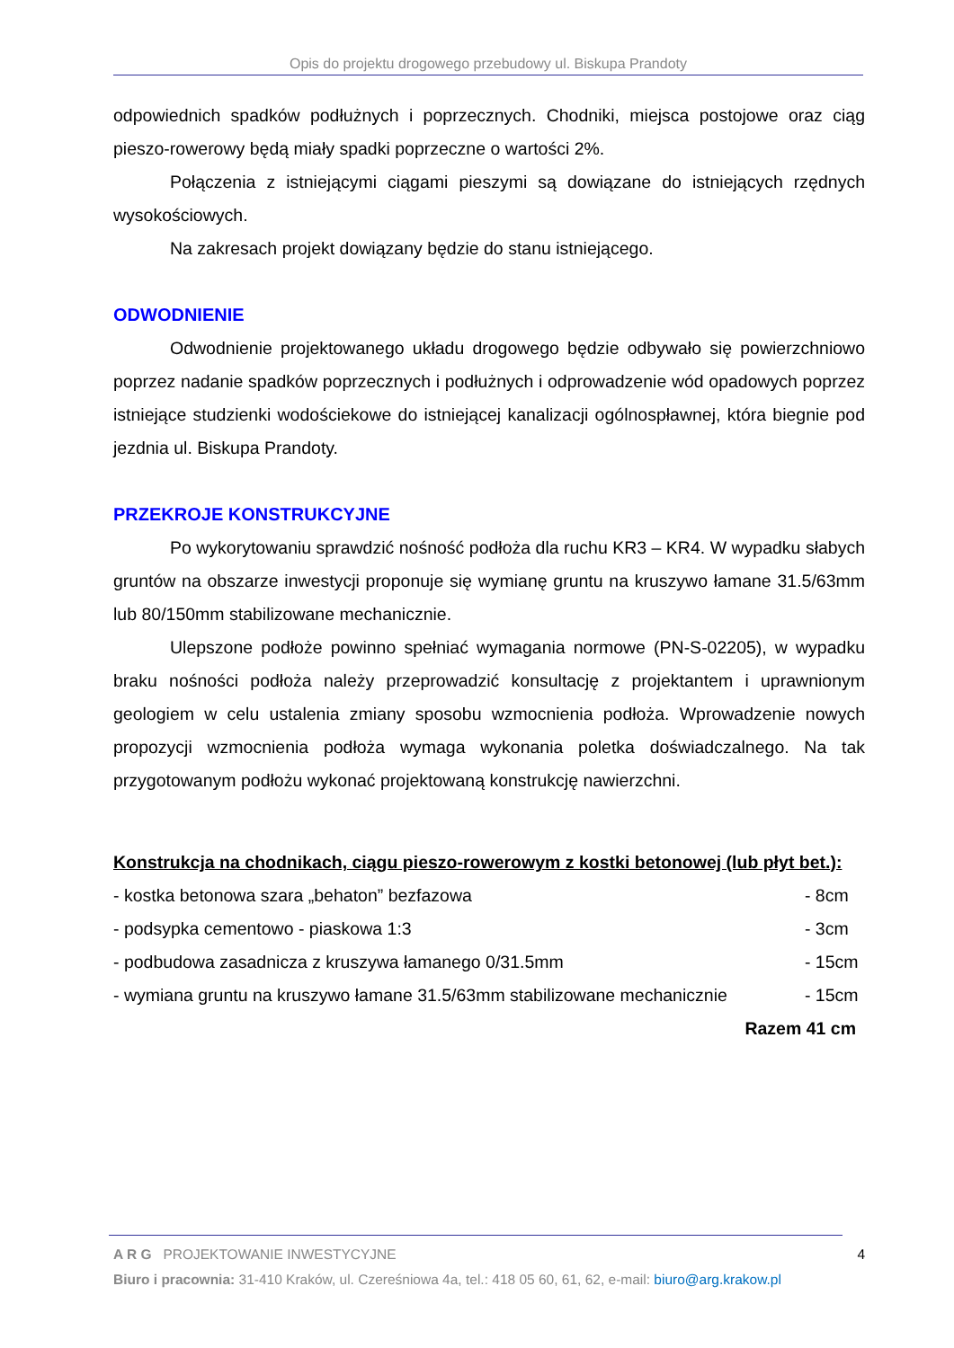Opis do projektu drogowego przebudowy ul. Biskupa Prandoty
odpowiednich spadków podłużnych i poprzecznych. Chodniki, miejsca postojowe oraz ciąg pieszo-rowerowy będą miały spadki poprzeczne o wartości 2%.
Połączenia z istniejącymi ciągami pieszymi są dowiązane do istniejących rzędnych wysokościowych.
Na zakresach projekt dowiązany będzie do stanu istniejącego.
ODWODNIENIE
Odwodnienie projektowanego układu drogowego będzie odbywało się powierzchniowo poprzez nadanie spadków poprzecznych i podłużnych i odprowadzenie wód opadowych poprzez istniejące studzienki wodościekowe do istniejącej kanalizacji ogólnospławnej, która biegnie pod jezdnia ul. Biskupa Prandoty.
PRZEKROJE KONSTRUKCYJNE
Po wykorytowaniu sprawdzić nośność podłoża dla ruchu KR3 – KR4. W wypadku słabych gruntów na obszarze inwestycji proponuje się wymianę gruntu na kruszywo łamane 31.5/63mm lub 80/150mm stabilizowane mechanicznie.
Ulepszone podłoże powinno spełniać wymagania normowe (PN-S-02205), w wypadku braku nośności podłoża należy przeprowadzić konsultację z projektantem i uprawnionym geologiem w celu ustalenia zmiany sposobu wzmocnienia podłoża. Wprowadzenie nowych propozycji wzmocnienia podłoża wymaga wykonania poletka doświadczalnego. Na tak przygotowanym podłożu wykonać projektowaną konstrukcję nawierzchni.
Konstrukcja na chodnikach, ciągu pieszo-rowerowym z kostki betonowej (lub płyt bet.):
| - kostka betonowa szara „behaton” bezfazowa | - 8cm |
| - podsypka cementowo - piaskowa 1:3 | - 3cm |
| - podbudowa zasadnicza z kruszywa łamanego 0/31.5mm | - 15cm |
| - wymiana gruntu na kruszywo łamane 31.5/63mm stabilizowane mechanicznie | - 15cm |
| Razem 41 cm | |
A R G PROJEKTOWANIE INWESTYCYJNE 4
Biuro i pracownia: 31-410 Kraków, ul. Czereśniowa 4a, tel.: 418 05 60, 61, 62, e-mail: biuro@arg.krakow.pl